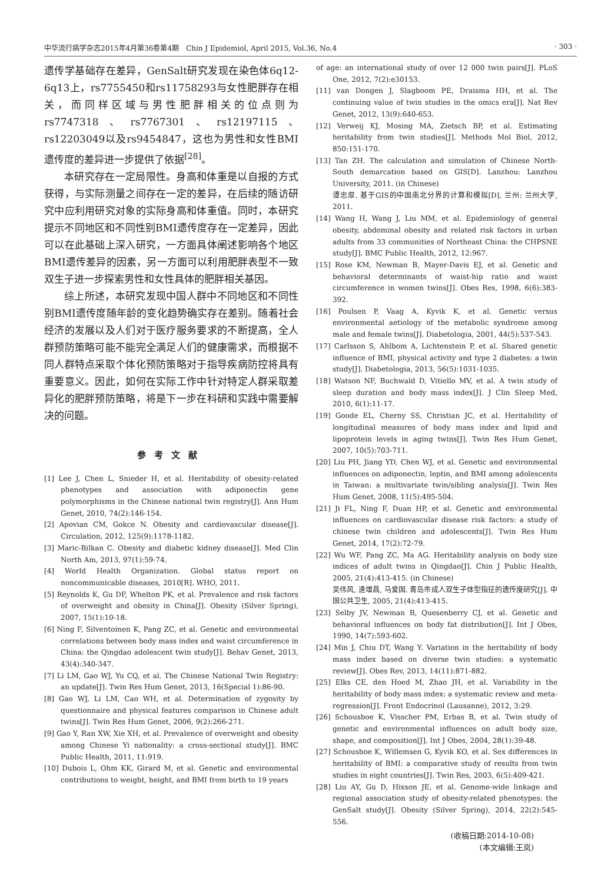中华流行病学杂志2015年4月第36卷第4期　Chin J Epidemiol, April 2015, Vol.36, No.4 · 303 ·
遗传学基础存在差异，GenSalt研究发现在染色体6q12-6q13上，rs7755450和rs11758293与女性肥胖存在相关，而同样区域与男性肥胖相关的位点则为rs7747318、rs7767301、rs12197115、rs12203049以及rs9454847，这也为男性和女性BMI遗传度的差异进一步提供了依据<sup>[28]</sup>。
本研究存在一定局限性。身高和体重是以自报的方式获得，与实际测量之间存在一定的差异，在后续的随访研究中应利用研究对象的实际身高和体重值。同时，本研究提示不同地区和不同性别BMI遗传度存在一定差异，因此可以在此基础上深入研究，一方面具体阐述影响各个地区BMI遗传差异的因素，另一方面可以利用肥胖表型不一致双生子进一步探索男性和女性具体的肥胖相关基因。
综上所述，本研究发现中国人群中不同地区和不同性别BMI遗传度随年龄的变化趋势确实存在差别。随着社会经济的发展以及人们对于医疗服务要求的不断提高，全人群预防策略可能不能完全满足人们的健康需求，而根据不同人群特点采取个体化预防策略对于指导疾病防控将具有重要意义。因此，如何在实际工作中针对特定人群采取差异化的肥胖预防策略，将是下一步在科研和实践中需要解决的问题。
参考文献
[1] Lee J, Chen L, Snieder H, et al. Heritability of obesity-related phenotypes and association with adiponectin gene polymorphisms in the Chinese national twin registry[J]. Ann Hum Genet, 2010, 74(2):146-154.
[2] Apovian CM, Gokce N. Obesity and cardiovascular disease[J]. Circulation, 2012, 125(9):1178-1182.
[3] Maric-Bilkan C. Obesity and diabetic kidney disease[J]. Med Clin North Am, 2013, 97(1):59-74.
[4] World Health Organization. Global status report on noncommunicable diseases, 2010[R]. WHO, 2011.
[5] Reynolds K, Gu DF, Whelton PK, et al. Prevalence and risk factors of overweight and obesity in China[J]. Obesity (Silver Spring), 2007, 15(1):10-18.
[6] Ning F, Silventoinen K, Pang ZC, et al. Genetic and environmental correlations between body mass index and waist circumference in China: the Qingdao adolescent twin study[J]. Behav Genet, 2013, 43(4):340-347.
[7] Li LM, Gao WJ, Yu CQ, et al. The Chinese National Twin Registry: an update[J]. Twin Res Hum Genet, 2013, 16(Special 1):86-90.
[8] Gao WJ, Li LM, Cao WH, et al. Determination of zygosity by questionnaire and physical features comparison in Chinese adult twins[J]. Twin Res Hum Genet, 2006, 9(2):266-271.
[9] Gao Y, Ran XW, Xie XH, et al. Prevalence of overweight and obesity among Chinese Yi nationality: a cross-sectional study[J]. BMC Public Health, 2011, 11:919.
[10] Dubois L, Ohm KK, Girard M, et al. Genetic and environmental contributions to weight, height, and BMI from birth to 19 years
of age: an international study of over 12 000 twin pairs[J]. PLoS One, 2012, 7(2):e30153.
[11] van Dongen J, Slagboom PE, Draisma HH, et al. The continuing value of twin studies in the omics era[J]. Nat Rev Genet, 2012, 13(9):640-653.
[12] Verweij KJ, Mosing MA, Zietsch BP, et al. Estimating heritability from twin studies[J]. Methods Mol Biol, 2012, 850:151-170.
[13] Tan ZH. The calculation and simulation of Chinese North-South demarcation based on GIS[D]. Lanzhou: Lanzhou University, 2011. (in Chinese)
谭忠厚. 基于GIS的中国南北分界的计算和模拟[D]. 兰州: 兰州大学, 2011.
[14] Wang H, Wang J, Liu MM, et al. Epidemiology of general obesity, abdominal obesity and related risk factors in urban adults from 33 communities of Northeast China: the CHPSNE study[J]. BMC Public Health, 2012, 12:967.
[15] Rose KM, Newman B, Mayer-Davis EJ, et al. Genetic and behavioral determinants of waist-hip ratio and waist circumference in women twins[J]. Obes Res, 1998, 6(6):383-392.
[16] Poulsen P, Vaag A, Kyvik K, et al. Genetic versus environmental aetiology of the metabolic syndrome among male and female twins[J]. Diabetologia, 2001, 44(5):537-543.
[17] Carlsson S, Ahlbom A, Lichtenstein P, et al. Shared genetic influence of BMI, physical activity and type 2 diabetes: a twin study[J]. Diabetologia, 2013, 56(5):1031-1035.
[18] Watson NF, Buchwald D, Vitiello MV, et al. A twin study of sleep duration and body mass index[J]. J Clin Sleep Med, 2010, 6(1):11-17.
[19] Goode EL, Cherny SS, Christian JC, et al. Heritability of longitudinal measures of body mass index and lipid and lipoprotein levels in aging twins[J]. Twin Res Hum Genet, 2007, 10(5):703-711.
[20] Liu PH, Jiang YD, Chen WJ, et al. Genetic and environmental influences on adiponectin, leptin, and BMI among adolescents in Taiwan: a multivariate twin/sibling analysis[J]. Twin Res Hum Genet, 2008, 11(5):495-504.
[21] Ji FL, Ning F, Duan HP, et al. Genetic and environmental influences on cardiovascular disease risk factors: a study of chinese twin children and adolescents[J]. Twin Res Hum Genet, 2014, 17(2):72-79.
[22] Wu WF, Pang ZC, Ma AG. Heritability analysis on body size indices of adult twins in Qingdao[J]. Chin J Public Health, 2005, 21(4):413-415. (in Chinese)
吴伟风, 逄增昌, 马爱国. 青岛市成人双生子体型指征的遗传度研究[J]. 中国公共卫生, 2005, 21(4):413-415.
[23] Selby JV, Newman B, Quesenberry CJ, et al. Genetic and behavioral influences on body fat distribution[J]. Int J Obes, 1990, 14(7):593-602.
[24] Min J, Chiu DT, Wang Y. Variation in the heritability of body mass index based on diverse twin studies: a systematic review[J]. Obes Rev, 2013, 14(11):871-882.
[25] Elks CE, den Hoed M, Zhao JH, et al. Variability in the heritability of body mass index: a systematic review and meta-regression[J]. Front Endocrinol (Lausanne), 2012, 3:29.
[26] Schousboe K, Visscher PM, Erbas B, et al. Twin study of genetic and environmental influences on adult body size, shape, and composition[J]. Int J Obes, 2004, 28(1):39-48.
[27] Schousboe K, Willemsen G, Kyvik KO, et al. Sex differences in heritability of BMI: a comparative study of results from twin studies in eight countries[J]. Twin Res, 2003, 6(5):409-421.
[28] Liu AY, Gu D, Hixson JE, et al. Genome-wide linkage and regional association study of obesity-related phenotypes: the GenSalt study[J]. Obesity (Silver Spring), 2014, 22(2):545-556.
(收稿日期:2014-10-08)
(本文编辑:王岚)